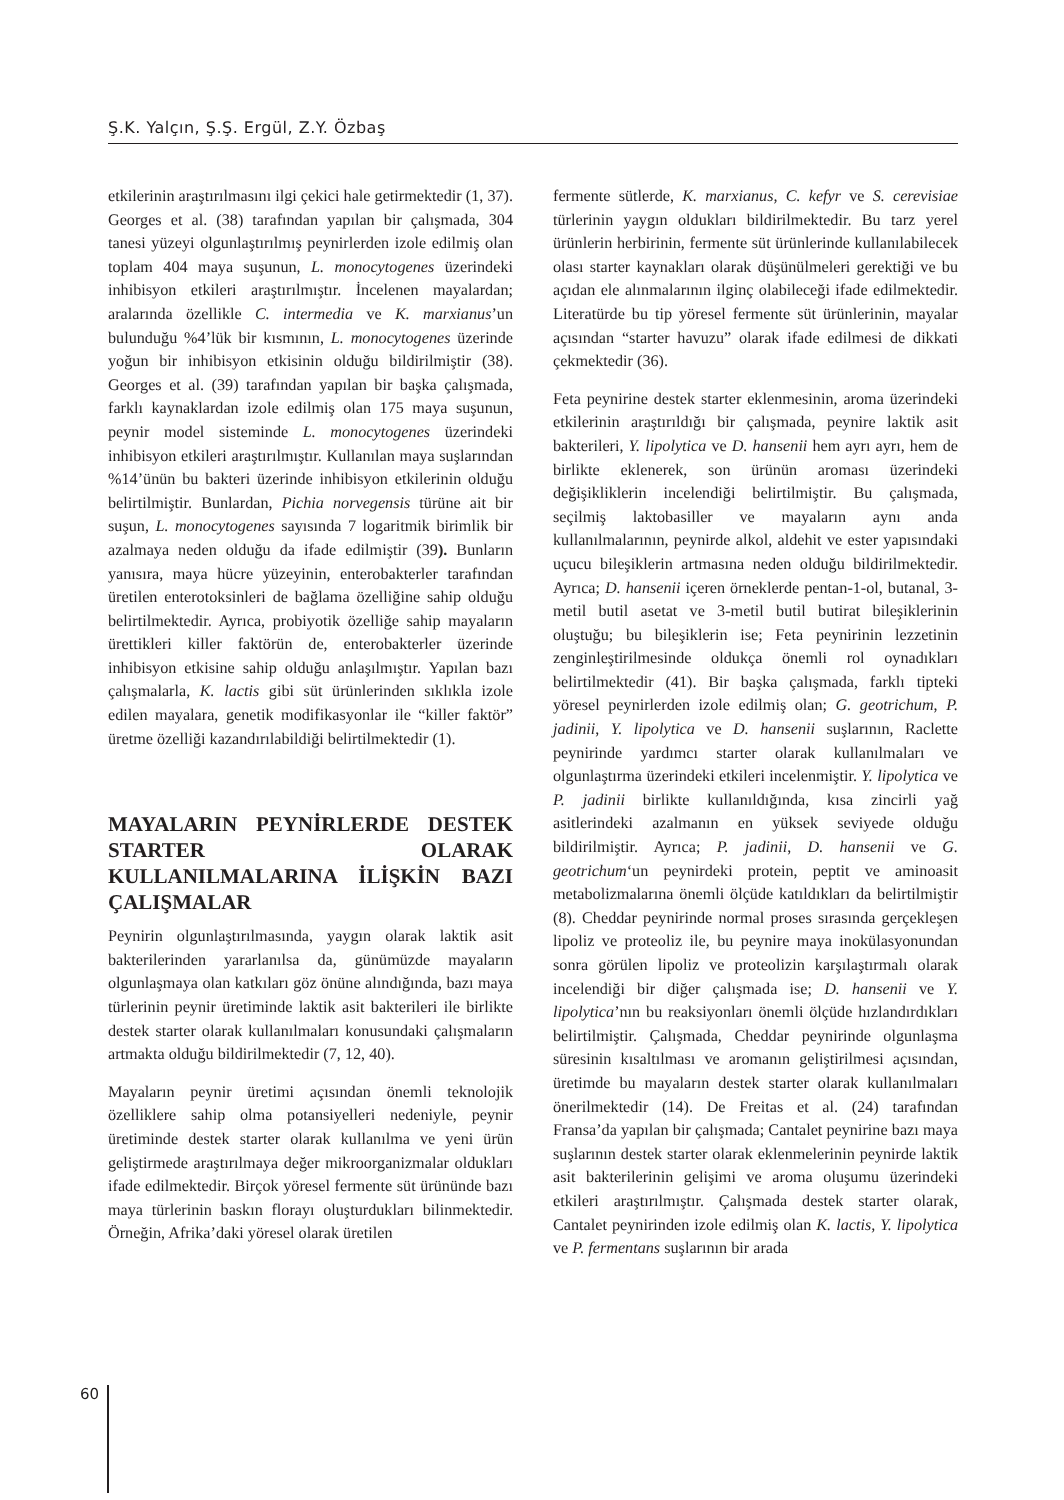Ş.K. Yalçın, Ş.Ş. Ergül, Z.Y. Özbaş
etkilerinin araştırılmasını ilgi çekici hale getirmektedir (1, 37). Georges et al. (38) tarafından yapılan bir çalışmada, 304 tanesi yüzeyi olgunlaştırılmış peynirlerden izole edilmiş olan toplam 404 maya suşunun, L. monocytogenes üzerindeki inhibisyon etkileri araştırılmıştır. İncelenen mayalardan; aralarında özellikle C. intermedia ve K. marxianus’un bulunduğu %4’lük bir kısmının, L. monocytogenes üzerinde yoğun bir inhibisyon etkisinin olduğu bildirilmiştir (38). Georges et al. (39) tarafından yapılan bir başka çalışmada, farklı kaynaklardan izole edilmiş olan 175 maya suşunun, peynir model sisteminde L. monocytogenes üzerindeki inhibisyon etkileri araştırılmıştır. Kullanılan maya suşlarından %14’ünün bu bakteri üzerinde inhibisyon etkilerinin olduğu belirtilmiştir. Bunlardan, Pichia norvegensis türüne ait bir suşun, L. monocytogenes sayısında 7 logaritmik birimlik bir azalmaya neden olduğu da ifade edilmiştir (39). Bunların yanısıra, maya hücre yüzeyinin, enterobakterler tarafından üretilen enterotoksinleri de bağlama özelliğine sahip olduğu belirtilmektedir. Ayrıca, probiyotik özelliğe sahip mayaların ürettikleri killer faktörün de, enterobakterler üzerinde inhibisyon etkisine sahip olduğu anlaşılmıştır. Yapılan bazı çalışmalarla, K. lactis gibi süt ürünlerinden sıklıkla izole edilen mayalara, genetik modifikasyonlar ile “killer faktör” üretme özelliği kazandırılabildiği belirtilmektedir (1).
MAYALARIN PEYNİRLERDE DESTEK STARTER OLARAK KULLANILMALARINA İLİŞKİN BAZI ÇALIŞMALAR
Peynirin olgunlaştırılmasında, yaygın olarak laktik asit bakterilerinden yararlanılsa da, günümüzde mayaların olgunlaşmaya olan katkıları göz önüne alındığında, bazı maya türlerinin peynir üretiminde laktik asit bakterileri ile birlikte destek starter olarak kullanılmaları konusundaki çalışmaların artmakta olduğu bildirilmektedir (7, 12, 40).
Mayaların peynir üretimi açısından önemli teknolojik özelliklere sahip olma potansiyelleri nedeniyle, peynir üretiminde destek starter olarak kullanılma ve yeni ürün geliştirmede araştırılmaya değer mikroorganizmalar oldukları ifade edilmektedir. Birçok yöresel fermente süt ürününde bazı maya türlerinin baskın florayı oluşturdukları bilinmektedir. Örneğin, Afrika’daki yöresel olarak üretilen
fermente sütlerde, K. marxianus, C. kefyr ve S. cerevisiae türlerinin yaygın oldukları bildirilmektedir. Bu tarz yerel ürünlerin herbirinin, fermente süt ürünlerinde kullanılabilecek olası starter kaynakları olarak düşünülmeleri gerektiği ve bu açıdan ele alınmalarının ilginç olabileceği ifade edilmektedir. Literatürde bu tip yöresel fermente süt ürünlerinin, mayalar açısından “starter havuzu” olarak ifade edilmesi de dikkati çekmektedir (36).
Feta peynirine destek starter eklenmesinin, aroma üzerindeki etkilerinin araştırıldığı bir çalışmada, peynire laktik asit bakterileri, Y. lipolytica ve D. hansenii hem ayrı ayrı, hem de birlikte eklenerek, son ürünün aroması üzerindeki değişikliklerin incelendiği belirtilmiştir. Bu çalışmada, seçilmiş laktobasiller ve mayaların aynı anda kullanılmalarının, peynirde alkol, aldehit ve ester yapısındaki uçucu bileşiklerin artmasına neden olduğu bildirilmektedir. Ayrıca; D. hansenii içeren örneklerde pentan-1-ol, butanal, 3-metil butil asetat ve 3-metil butil butirat bileşiklerinin oluştuğu; bu bileşiklerin ise; Feta peynirinin lezzetinin zenginleştirilmesinde oldukça önemli rol oynadıkları belirtilmektedir (41). Bir başka çalışmada, farklı tipteki yöresel peynirlerden izole edilmiş olan; G. geotrichum, P. jadinii, Y. lipolytica ve D. hansenii suşlarının, Raclette peynirinde yardımcı starter olarak kullanılmaları ve olgunlaştırma üzerindeki etkileri incelenmiştir. Y. lipolytica ve P. jadinii birlikte kullanıldığında, kısa zincirli yağ asitlerindeki azalmanın en yüksek seviyede olduğu bildirilmiştir. Ayrıca; P. jadinii, D. hansenii ve G. geotrichum‘un peynirdeki protein, peptit ve aminoasit metabolizmalarına önemli ölçüde katıldıkları da belirtilmiştir (8). Cheddar peynirinde normal proses sırasında gerçekleşen lipoliz ve proteoliz ile, bu peynire maya inokülasyonundan sonra görülen lipoliz ve proteolizin karşılaştırmalı olarak incelendiği bir diğer çalışmada ise; D. hansenii ve Y. lipolytica’nın bu reaksiyonları önemli ölçüde hızlandırdıkları belirtilmiştir. Çalışmada, Cheddar peynirinde olgunlaşma süresinin kısaltılması ve aromanın geliştirilmesi açısından, üretimde bu mayaların destek starter olarak kullanılmaları önerilmektedir (14). De Freitas et al. (24) tarafından Fransa’da yapılan bir çalışmada; Cantalet peynirine bazı maya suşlarının destek starter olarak eklenmelerinin peynirde laktik asit bakterilerinin gelişimi ve aroma oluşumu üzerindeki etkileri araştırılmıştır. Çalışmada destek starter olarak, Cantalet peynirinden izole edilmiş olan K. lactis, Y. lipolytica ve P. fermentans suşlarının bir arada
60